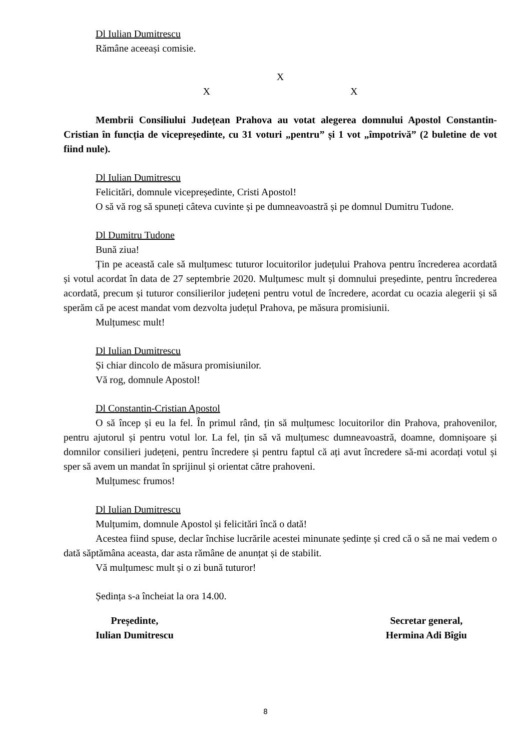Dl Iulian Dumitrescu
Rămâne aceeași comisie.
X
X X
Membrii Consiliului Județean Prahova au votat alegerea domnului Apostol Constantin-Cristian în funcția de vicepreședinte, cu 31 voturi „pentru” și 1 vot „împotrivă” (2 buletine de vot fiind nule).
Dl Iulian Dumitrescu
Felicitări, domnule vicepreședinte, Cristi Apostol!
O să vă rog să spuneți câteva cuvinte și pe dumneavoastră și pe domnul Dumitru Tudone.
Dl Dumitru Tudone
Bună ziua!
Țin pe această cale să mulțumesc tuturor locuitorilor județului Prahova pentru încrederea acordată și votul acordat în data de 27 septembrie 2020. Mulțumesc mult și domnului președinte, pentru încrederea acordată, precum și tuturor consilierilor județeni pentru votul de încredere, acordat cu ocazia alegerii și să sperăm că pe acest mandat vom dezvolta județul Prahova, pe măsura promisiunii.
Mulțumesc mult!
Dl Iulian Dumitrescu
Și chiar dincolo de măsura promisiunilor.
Vă rog, domnule Apostol!
Dl Constantin-Cristian Apostol
O să încep și eu la fel. În primul rând, țin să mulțumesc locuitorilor din Prahova, prahovenilor, pentru ajutorul și pentru votul lor. La fel, țin să vă mulțumesc dumneavoastră, doamne, domnișoare și domnilor consilieri județeni, pentru încredere și pentru faptul că ați avut încredere să-mi acordați votul și sper să avem un mandat în sprijinul și orientat către prahoveni.
Mulțumesc frumos!
Dl Iulian Dumitrescu
Mulțumim, domnule Apostol și felicitări încă o dată!
Acestea fiind spuse, declar închise lucrările acestei minunate ședințe și cred că o să ne mai vedem o dată săptămâna aceasta, dar asta rămâne de anunțat și de stabilit.
Vă mulțumesc mult și o zi bună tuturor!
Ședința s-a încheiat la ora 14.00.
Președinte,
Iulian Dumitrescu
Secretar general,
Hermina Adi Bîgiu
8